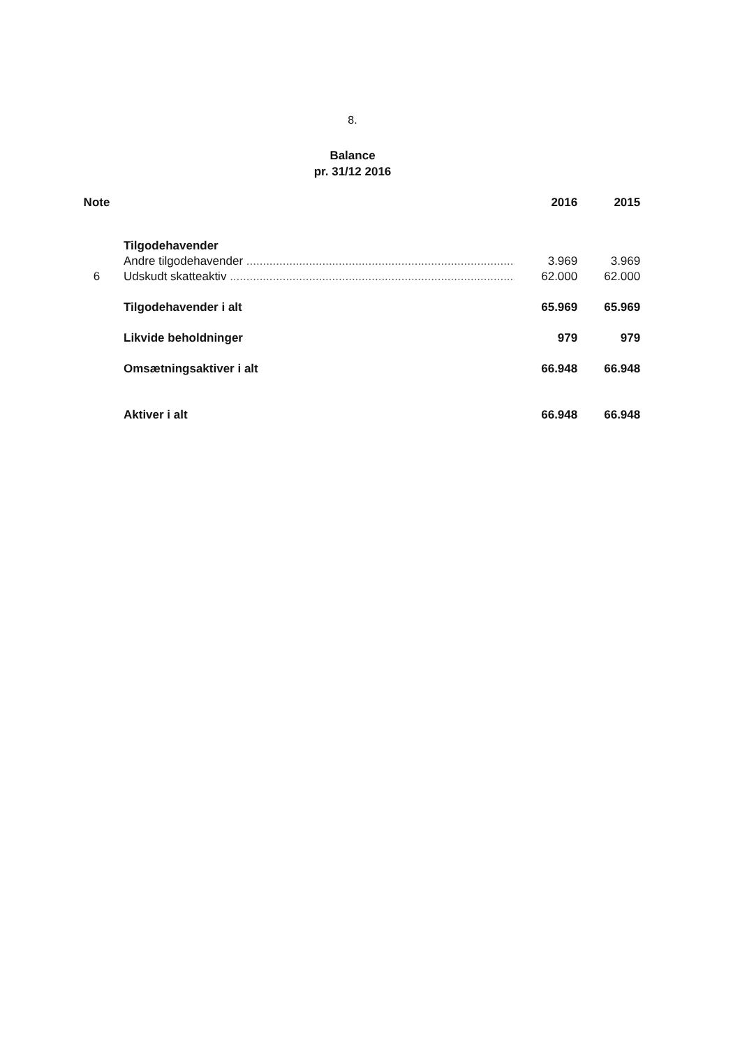8.
Balance
pr. 31/12 2016
| Note | | 2016 | 2015 |
| --- | --- | --- | --- |
| | Tilgodehavender | | |
| | Andre tilgodehavender ............................................................................................ | 3.969 | 3.969 |
| 6 | Udskudt skatteaktiv ............................................................................................ | 62.000 | 62.000 |
| | Tilgodehavender i alt | 65.969 | 65.969 |
| | Likvide beholdninger | 979 | 979 |
| | Omsætningsaktiver i alt | 66.948 | 66.948 |
| | Aktiver i alt | 66.948 | 66.948 |